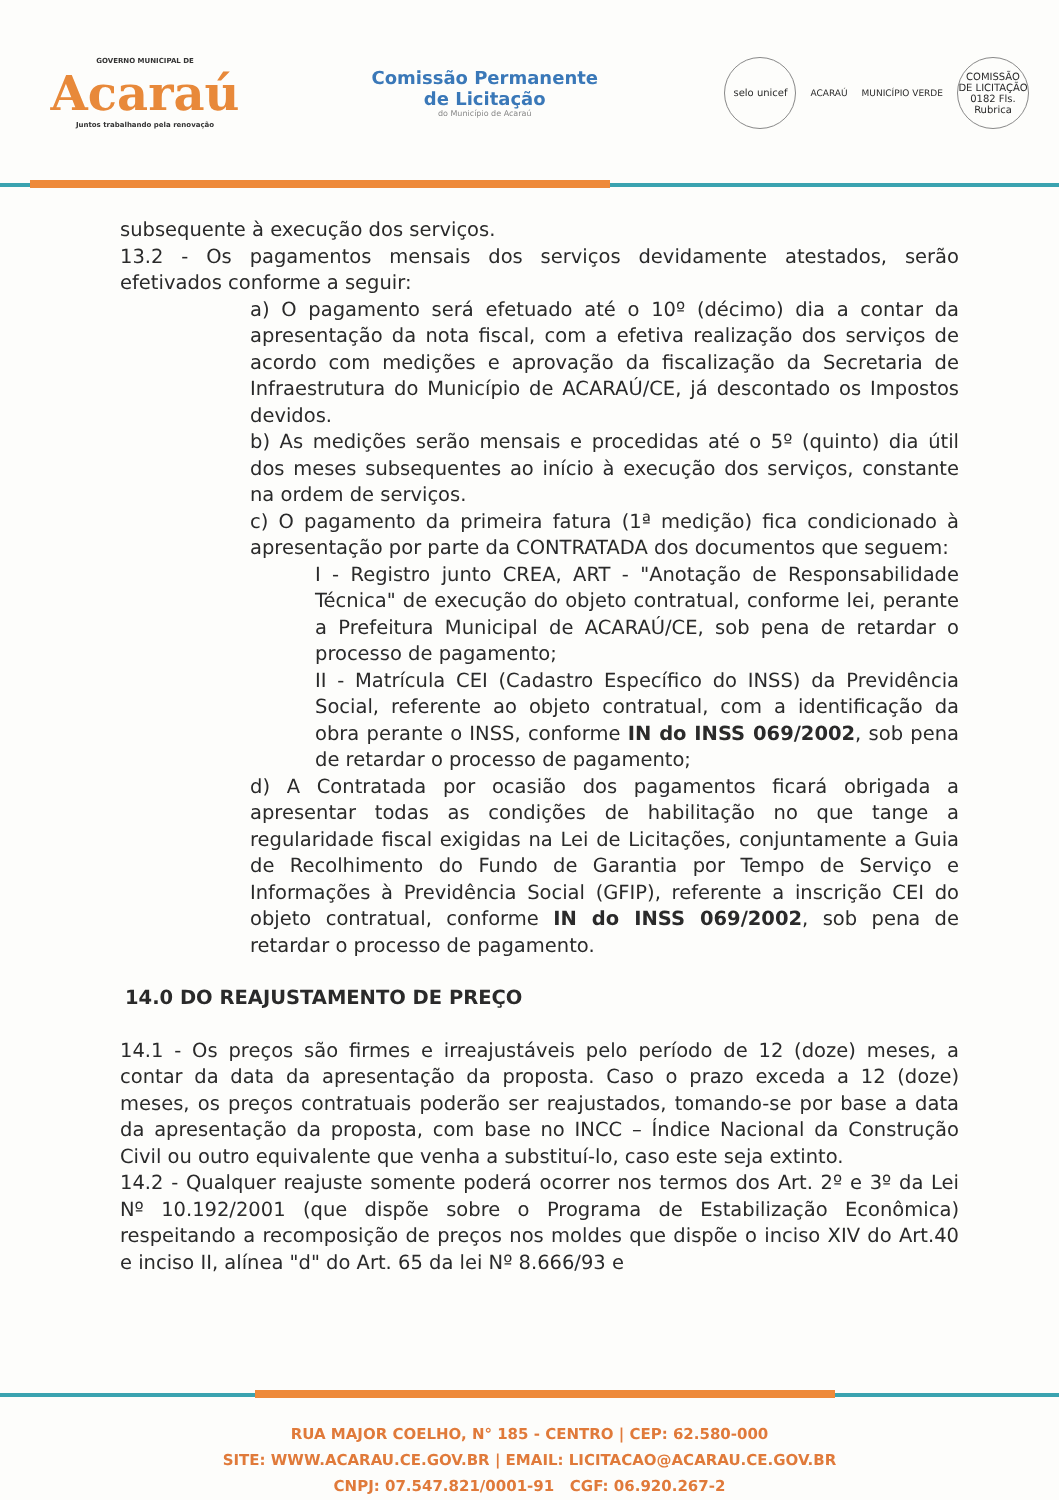GOVERNO MUNICIPAL DE
Acaraú
Juntos trabalhando pela renovação
Comissão Permanente
de Licitação
do Município de Acaraú
selo unicef
ACARAÚ MUNICÍPIO VERDE
COMISSÃO DE LICITAÇÃO 0182 Fls. Rubrica
subsequente à execução dos serviços.
13.2 - Os pagamentos mensais dos serviços devidamente atestados, serão efetivados conforme a seguir:
a) O pagamento será efetuado até o 10º (décimo) dia a contar da apresentação da nota fiscal, com a efetiva realização dos serviços de acordo com medições e aprovação da fiscalização da Secretaria de Infraestrutura do Município de ACARAÚ/CE, já descontado os Impostos devidos.
b) As medições serão mensais e procedidas até o 5º (quinto) dia útil dos meses subsequentes ao início à execução dos serviços, constante na ordem de serviços.
c) O pagamento da primeira fatura (1ª medição) fica condicionado à apresentação por parte da CONTRATADA dos documentos que seguem:
I - Registro junto CREA, ART - "Anotação de Responsabilidade Técnica" de execução do objeto contratual, conforme lei, perante a Prefeitura Municipal de ACARAÚ/CE, sob pena de retardar o processo de pagamento;
II - Matrícula CEI (Cadastro Específico do INSS) da Previdência Social, referente ao objeto contratual, com a identificação da obra perante o INSS, conforme IN do INSS 069/2002, sob pena de retardar o processo de pagamento;
d) A Contratada por ocasião dos pagamentos ficará obrigada a apresentar todas as condições de habilitação no que tange a regularidade fiscal exigidas na Lei de Licitações, conjuntamente a Guia de Recolhimento do Fundo de Garantia por Tempo de Serviço e Informações à Previdência Social (GFIP), referente a inscrição CEI do objeto contratual, conforme IN do INSS 069/2002, sob pena de retardar o processo de pagamento.
14.0 DO REAJUSTAMENTO DE PREÇO
14.1 - Os preços são firmes e irreajustáveis pelo período de 12 (doze) meses, a contar da data da apresentação da proposta. Caso o prazo exceda a 12 (doze) meses, os preços contratuais poderão ser reajustados, tomando-se por base a data da apresentação da proposta, com base no INCC – Índice Nacional da Construção Civil ou outro equivalente que venha a substituí-lo, caso este seja extinto.
14.2 - Qualquer reajuste somente poderá ocorrer nos termos dos Art. 2º e 3º da Lei Nº 10.192/2001 (que dispõe sobre o Programa de Estabilização Econômica) respeitando a recomposição de preços nos moldes que dispõe o inciso XIV do Art.40 e inciso II, alínea "d" do Art. 65 da lei Nº 8.666/93 e
RUA MAJOR COELHO, N° 185 - CENTRO | CEP: 62.580-000
SITE: WWW.ACARAU.CE.GOV.BR | EMAIL: LICITACAO@ACARAU.CE.GOV.BR
CNPJ: 07.547.821/0001-91 CGF: 06.920.267-2